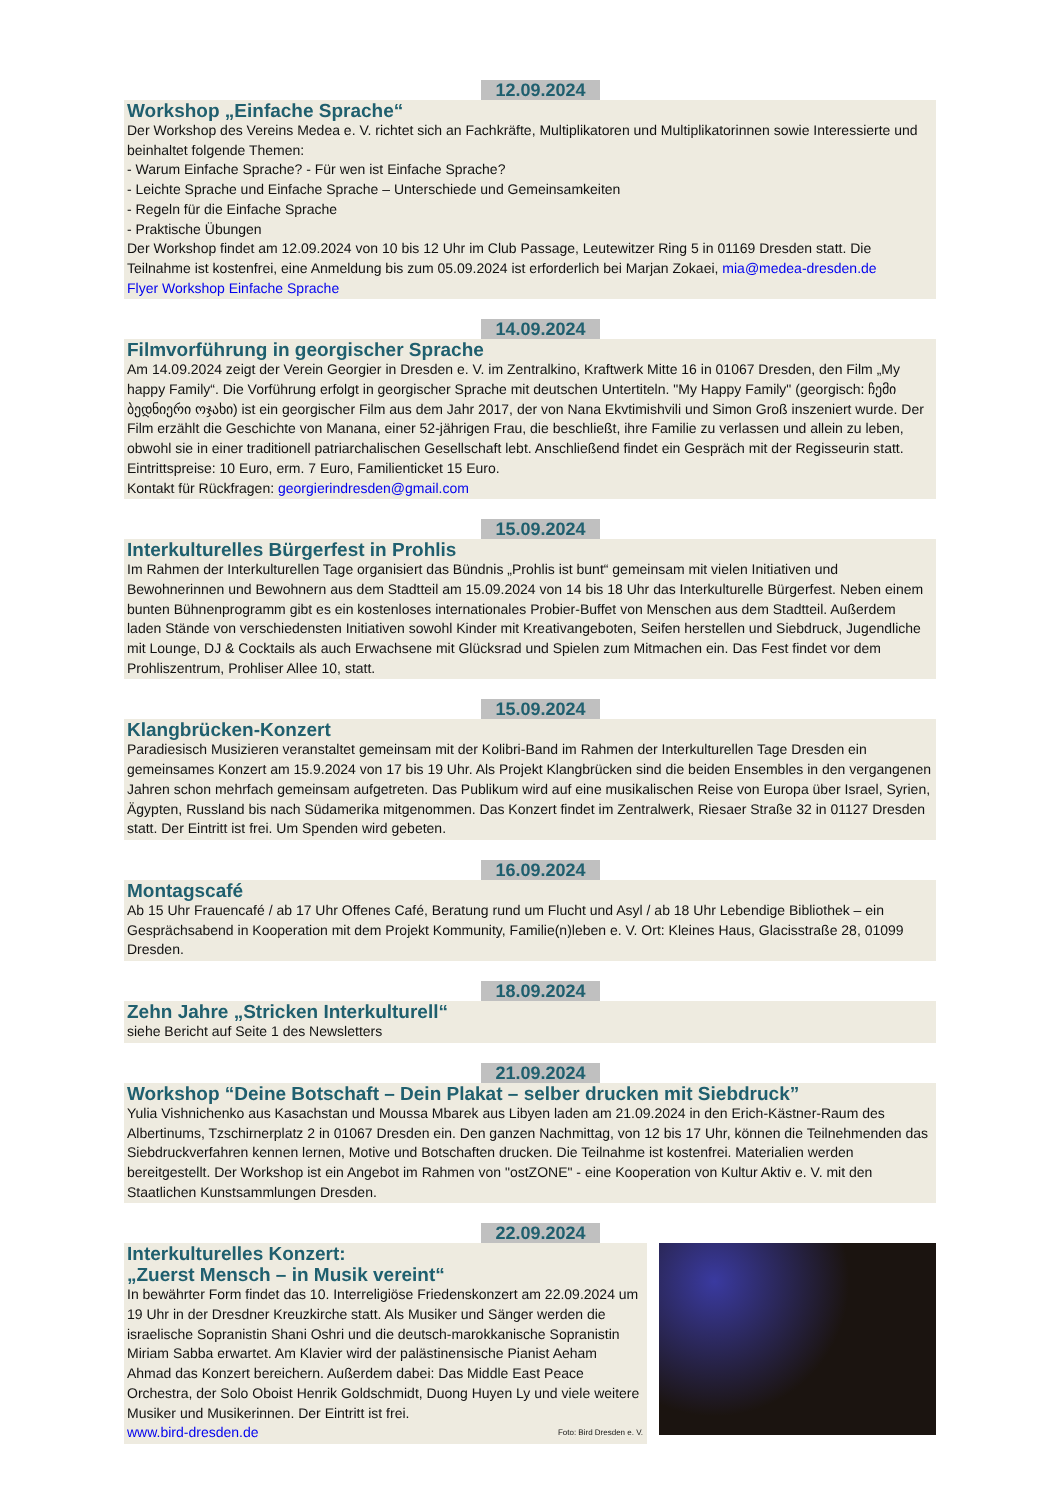12.09.2024
Workshop „Einfache Sprache“
Der Workshop des Vereins Medea e. V. richtet sich an Fachkräfte, Multiplikatoren und Multiplikatorinnen sowie Interessierte und beinhaltet folgende Themen:
- Warum Einfache Sprache? - Für wen ist Einfache Sprache?
- Leichte Sprache und Einfache Sprache – Unterschiede und Gemeinsamkeiten
- Regeln für die Einfache Sprache
- Praktische Übungen
Der Workshop findet am 12.09.2024 von 10 bis 12 Uhr im Club Passage, Leutewitzer Ring 5 in 01169 Dresden statt. Die Teilnahme ist kostenfrei, eine Anmeldung bis zum 05.09.2024 ist erforderlich bei Marjan Zokaei, mia@medea-dresden.de
Flyer Workshop Einfache Sprache
14.09.2024
Filmvorführung in georgischer Sprache
Am 14.09.2024 zeigt der Verein Georgier in Dresden e. V. im Zentralkino, Kraftwerk Mitte 16 in 01067 Dresden, den Film „My happy Family“. Die Vorführung erfolgt in georgischer Sprache mit deutschen Untertiteln. "My Happy Family" (georgisch: ჩემი ბედნიერი ოჯახი) ist ein georgischer Film aus dem Jahr 2017, der von Nana Ekvtimishvili und Simon Groß inszeniert wurde. Der Film erzählt die Geschichte von Manana, einer 52-jährigen Frau, die beschließt, ihre Familie zu verlassen und allein zu leben, obwohl sie in einer traditionell patriarchalischen Gesellschaft lebt. Anschließend findet ein Gespräch mit der Regisseurin statt. Eintrittspreise: 10 Euro, erm. 7 Euro, Familienticket 15 Euro.
Kontakt für Rückfragen: georgierindresden@gmail.com
15.09.2024
Interkulturelles Bürgerfest in Prohlis
Im Rahmen der Interkulturellen Tage organisiert das Bündnis „Prohlis ist bunt“ gemeinsam mit vielen Initiativen und Bewohnerinnen und Bewohnern aus dem Stadtteil am 15.09.2024 von 14 bis 18 Uhr das Interkulturelle Bürgerfest. Neben einem bunten Bühnenprogramm gibt es ein kostenloses internationales Probier-Buffet von Menschen aus dem Stadtteil. Außerdem laden Stände von verschiedensten Initiativen sowohl Kinder mit Kreativangeboten, Seifen herstellen und Siebdruck, Jugendliche mit Lounge, DJ & Cocktails als auch Erwachsene mit Glücksrad und Spielen zum Mitmachen ein. Das Fest findet vor dem Prohliszentrum, Prohliser Allee 10, statt.
15.09.2024
Klangbrücken-Konzert
Paradiesisch Musizieren veranstaltet gemeinsam mit der Kolibri-Band im Rahmen der Interkulturellen Tage Dresden ein gemeinsames Konzert am 15.9.2024 von 17 bis 19 Uhr. Als Projekt Klangbrücken sind die beiden Ensembles in den vergangenen Jahren schon mehrfach gemeinsam aufgetreten. Das Publikum wird auf eine musikalischen Reise von Europa über Israel, Syrien, Ägypten, Russland bis nach Südamerika mitgenommen. Das Konzert findet im Zentralwerk, Riesaer Straße 32 in 01127 Dresden statt. Der Eintritt ist frei. Um Spenden wird gebeten.
16.09.2024
Montagscafé
Ab 15 Uhr Frauencafé / ab 17 Uhr Offenes Café, Beratung rund um Flucht und Asyl / ab 18 Uhr Lebendige Bibliothek – ein Gesprächsabend in Kooperation mit dem Projekt Kommunity, Familie(n)leben e. V. Ort: Kleines Haus, Glacisstraße 28, 01099 Dresden.
18.09.2024
Zehn Jahre „Stricken Interkulturell“
siehe Bericht auf Seite 1 des Newsletters
21.09.2024
Workshop “Deine Botschaft – Dein Plakat – selber drucken mit Siebdruck”
Yulia Vishnichenko aus Kasachstan und Moussa Mbarek aus Libyen laden am 21.09.2024 in den Erich-Kästner-Raum des Albertinums, Tzschirnerplatz 2 in 01067 Dresden ein. Den ganzen Nachmittag, von 12 bis 17 Uhr, können die Teilnehmenden das Siebdruckverfahren kennen lernen, Motive und Botschaften drucken. Die Teilnahme ist kostenfrei. Materialien werden bereitgestellt. Der Workshop ist ein Angebot im Rahmen von "ostZONE" - eine Kooperation von Kultur Aktiv e. V. mit den Staatlichen Kunstsammlungen Dresden.
22.09.2024
Interkulturelles Konzert:
„Zuerst Mensch – in Musik vereint“
In bewährter Form findet das 10. Interreligiöse Friedenskonzert am 22.09.2024 um 19 Uhr in der Dresdner Kreuzkirche statt. Als Musiker und Sänger werden die israelische Sopranistin Shani Oshri und die deutsch-marokkanische Sopranistin Miriam Sabba erwartet. Am Klavier wird der palästinensische Pianist Aeham Ahmad das Konzert bereichern. Außerdem dabei: Das Middle East Peace Orchestra, der Solo Oboist Henrik Goldschmidt, Duong Huyen Ly und viele weitere Musiker und Musikerinnen. Der Eintritt ist frei.
www.bird-dresden.de Foto: Bird Dresden e. V.